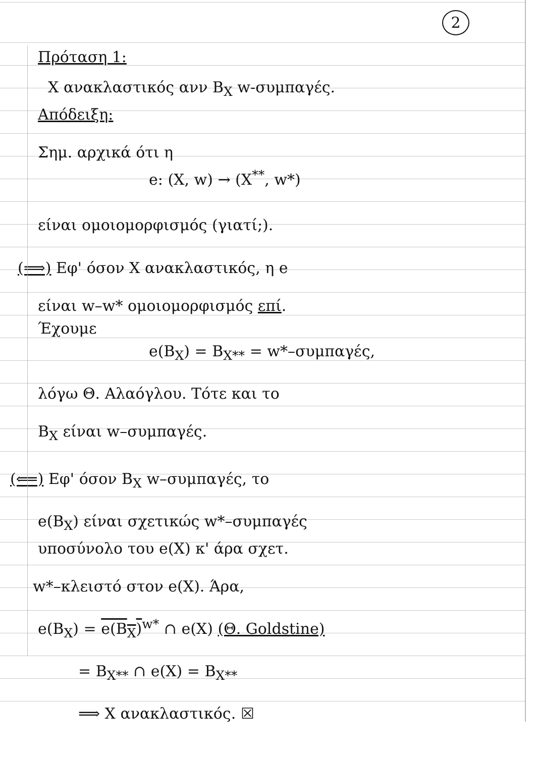2
Πρόταση 1:
X ανακλαστικός ανν B<sub>X</sub> w-συμπαγές.
Απόδειξη:
Σημ. αρχικά ότι η
e: (X, w) → (X<sup>**</sup>, w*)
είναι ομοιομορφισμός (γιατί;).
(⟹) Εφ' όσον X ανακλαστικός, η e
είναι w–w* ομοιομορφισμός επί.
Έχουμε
e(B<sub>X</sub>) = B<sub>X**</sub> = w*–συμπαγές,
λόγω Θ. Αλαόγλου. Τότε και το
B<sub>X</sub> είναι w–συμπαγές.
(⟸) Εφ' όσον B<sub>X</sub> w–συμπαγές, το
e(B<sub>X</sub>) είναι σχετικώς w*–συμπαγές
υποσύνολο του e(X) κ' άρα σχετ.
w*–κλειστό στον e(X). Άρα,
e(B<sub>X</sub>) = e(B<sub>X</sub>)<sup>w*</sup> ∩ e(X) (Θ. Goldstine)
= B<sub>X**</sub> ∩ e(X) = B<sub>X**</sub>
⟹ X ανακλαστικός. ☒